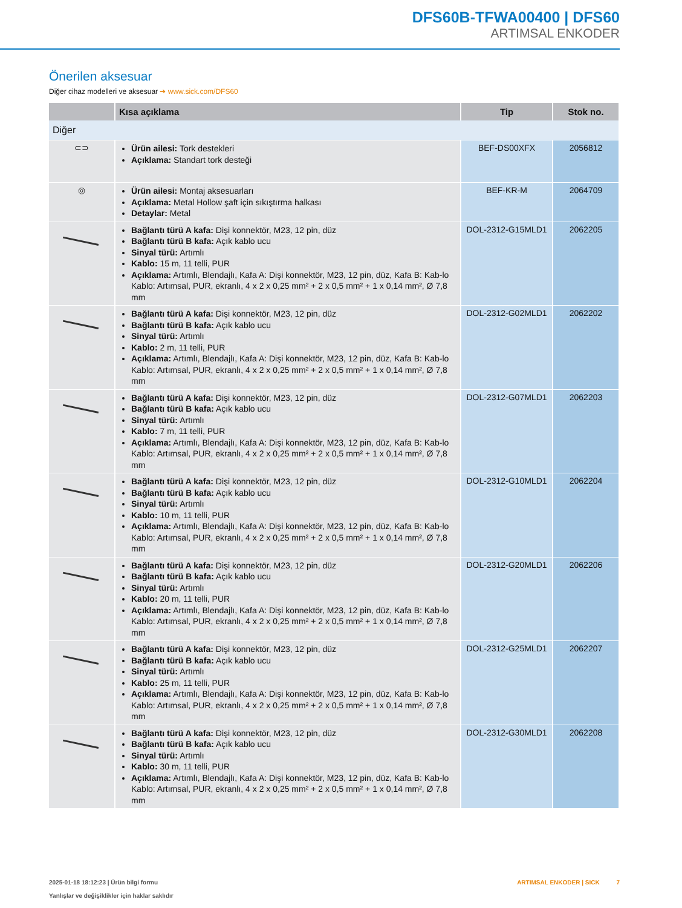DFS60B-TFWA00400 | DFS60
ARTIMSAL ENKODER
Önerilen aksesuar
Diğer cihaz modelleri ve aksesuar ➔ www.sick.com/DFS60
| | Kısa açıklama | Tip | Stok no. |
| --- | --- | --- | --- |
| Diğer | | | |
| ⊂⊃ | Ürün ailesi: Tork destekleri Açıklama: Standart tork desteği | BEF-DS00XFX | 2056812 |
| ◎ | Ürün ailesi: Montaj aksesuarları Açıklama: Metal Hollow şaft için sıkıştırma halkası Detaylar: Metal | BEF-KR-M | 2064709 |
| | Bağlantı türü A kafa: Dişi konnektör, M23, 12 pin, düz Bağlantı türü B kafa: Açık kablo ucu Sinyal türü: Artımlı Kablo: 15 m, 11 telli, PUR Açıklama: Artımlı, Blendajlı, Kafa A: Dişi konnektör, M23, 12 pin, düz, Kafa B: Kab-lo Kablo: Artımsal, PUR, ekranlı, 4 x 2 x 0,25 mm² + 2 x 0,5 mm² + 1 x 0,14 mm², Ø 7,8 mm | DOL-2312-G15MLD1 | 2062205 |
| | Bağlantı türü A kafa: Dişi konnektör, M23, 12 pin, düz Bağlantı türü B kafa: Açık kablo ucu Sinyal türü: Artımlı Kablo: 2 m, 11 telli, PUR Açıklama: Artımlı, Blendajlı, Kafa A: Dişi konnektör, M23, 12 pin, düz, Kafa B: Kab-lo Kablo: Artımsal, PUR, ekranlı, 4 x 2 x 0,25 mm² + 2 x 0,5 mm² + 1 x 0,14 mm², Ø 7,8 mm | DOL-2312-G02MLD1 | 2062202 |
| | Bağlantı türü A kafa: Dişi konnektör, M23, 12 pin, düz Bağlantı türü B kafa: Açık kablo ucu Sinyal türü: Artımlı Kablo: 7 m, 11 telli, PUR Açıklama: Artımlı, Blendajlı, Kafa A: Dişi konnektör, M23, 12 pin, düz, Kafa B: Kab-lo Kablo: Artımsal, PUR, ekranlı, 4 x 2 x 0,25 mm² + 2 x 0,5 mm² + 1 x 0,14 mm², Ø 7,8 mm | DOL-2312-G07MLD1 | 2062203 |
| | Bağlantı türü A kafa: Dişi konnektör, M23, 12 pin, düz Bağlantı türü B kafa: Açık kablo ucu Sinyal türü: Artımlı Kablo: 10 m, 11 telli, PUR Açıklama: Artımlı, Blendajlı, Kafa A: Dişi konnektör, M23, 12 pin, düz, Kafa B: Kab-lo Kablo: Artımsal, PUR, ekranlı, 4 x 2 x 0,25 mm² + 2 x 0,5 mm² + 1 x 0,14 mm², Ø 7,8 mm | DOL-2312-G10MLD1 | 2062204 |
| | Bağlantı türü A kafa: Dişi konnektör, M23, 12 pin, düz Bağlantı türü B kafa: Açık kablo ucu Sinyal türü: Artımlı Kablo: 20 m, 11 telli, PUR Açıklama: Artımlı, Blendajlı, Kafa A: Dişi konnektör, M23, 12 pin, düz, Kafa B: Kab-lo Kablo: Artımsal, PUR, ekranlı, 4 x 2 x 0,25 mm² + 2 x 0,5 mm² + 1 x 0,14 mm², Ø 7,8 mm | DOL-2312-G20MLD1 | 2062206 |
| | Bağlantı türü A kafa: Dişi konnektör, M23, 12 pin, düz Bağlantı türü B kafa: Açık kablo ucu Sinyal türü: Artımlı Kablo: 25 m, 11 telli, PUR Açıklama: Artımlı, Blendajlı, Kafa A: Dişi konnektör, M23, 12 pin, düz, Kafa B: Kab-lo Kablo: Artımsal, PUR, ekranlı, 4 x 2 x 0,25 mm² + 2 x 0,5 mm² + 1 x 0,14 mm², Ø 7,8 mm | DOL-2312-G25MLD1 | 2062207 |
| | Bağlantı türü A kafa: Dişi konnektör, M23, 12 pin, düz Bağlantı türü B kafa: Açık kablo ucu Sinyal türü: Artımlı Kablo: 30 m, 11 telli, PUR Açıklama: Artımlı, Blendajlı, Kafa A: Dişi konnektör, M23, 12 pin, düz, Kafa B: Kab-lo Kablo: Artımsal, PUR, ekranlı, 4 x 2 x 0,25 mm² + 2 x 0,5 mm² + 1 x 0,14 mm², Ø 7,8 mm | DOL-2312-G30MLD1 | 2062208 |
2025-01-18 18:12:23 | Ürün bilgi formu
Yanlışlar ve değişiklikler için haklar saklıdır
ARTIMSAL ENKODER | SICK 7